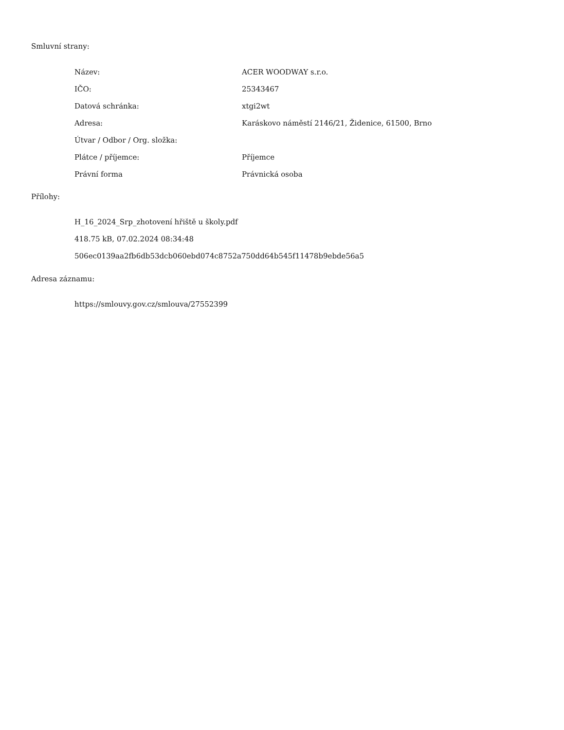Smluvní strany:
| Název: | ACER WOODWAY s.r.o. |
| IČO: | 25343467 |
| Datová schránka: | xtgi2wt |
| Adresa: | Karáskovo náměstí 2146/21, Židenice, 61500, Brno |
| Útvar / Odbor / Org. složka: | |
| Plátce / příjemce: | Příjemce |
| Právní forma | Právnická osoba |
Přílohy:
H_16_2024_Srp_zhotovení hřiště u školy.pdf
418.75 kB, 07.02.2024 08:34:48
506ec0139aa2fb6db53dcb060ebd074c8752a750dd64b545f11478b9ebde56a5
Adresa záznamu:
https://smlouvy.gov.cz/smlouva/27552399